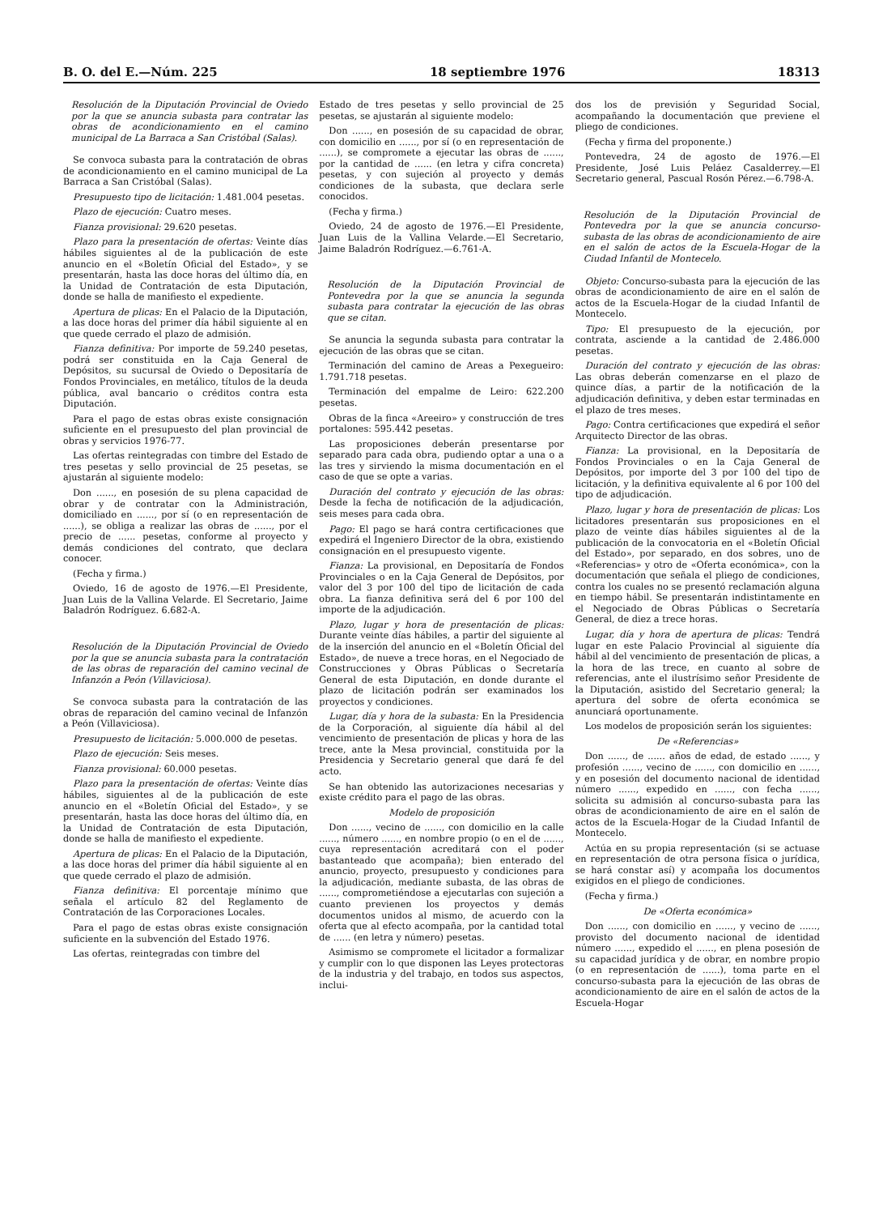B. O. del E.—Núm. 225 18 septiembre 1976 18313
Resolución de la Diputación Provincial de Oviedo por la que se anuncia subasta para contratar las obras de acondicionamiento en el camino municipal de La Barraca a San Cristóbal (Salas).
Se convoca subasta para la contratación de obras de acondicionamiento en el camino municipal de La Barraca a San Cristóbal (Salas).
Presupuesto tipo de licitación: 1.481.004 pesetas.
Plazo de ejecución: Cuatro meses.
Fianza provisional: 29.620 pesetas.
Plazo para la presentación de ofertas: Veinte días hábiles siguientes al de la publicación de este anuncio en el «Boletín Oficial del Estado», y se presentarán, hasta las doce horas del último día, en la Unidad de Contratación de esta Diputación, donde se halla de manifiesto el expediente.
Apertura de plicas: En el Palacio de la Diputación, a las doce horas del primer día hábil siguiente al en que quede cerrado el plazo de admisión.
Fianza definitiva: Por importe de 59.240 pesetas, podrá ser constituida en la Caja General de Depósitos, su sucursal de Oviedo o Depositaría de Fondos Provinciales, en metálico, títulos de la deuda pública, aval bancario o créditos contra esta Diputación.
Para el pago de estas obras existe consignación suficiente en el presupuesto del plan provincial de obras y servicios 1976-77.
Las ofertas reintegradas con timbre del Estado de tres pesetas y sello provincial de 25 pesetas, se ajustarán al siguiente modelo:
Don ......, en posesión de su plena capacidad de obrar y de contratar con la Administración, domiciliado en ......, por sí (o en representación de ......), se obliga a realizar las obras de ......, por el precio de ...... pesetas, conforme al proyecto y demás condiciones del contrato, que declara conocer.
(Fecha y firma.)
Oviedo, 16 de agosto de 1976.—El Presidente, Juan Luis de la Vallina Velarde. El Secretario, Jaime Baladrón Rodríguez. 6.682-A.
Resolución de la Diputación Provincial de Oviedo por la que se anuncia subasta para la contratación de las obras de reparación del camino vecinal de Infanzón a Peón (Villaviciosa).
Se convoca subasta para la contratación de las obras de reparación del camino vecinal de Infanzón a Peón (Villaviciosa).
Presupuesto de licitación: 5.000.000 de pesetas.
Plazo de ejecución: Seis meses.
Fianza provisional: 60.000 pesetas.
Plazo para la presentación de ofertas: Veinte días hábiles, siguientes al de la publicación de este anuncio en el «Boletín Oficial del Estado», y se presentarán, hasta las doce horas del último día, en la Unidad de Contratación de esta Diputación, donde se halla de manifiesto el expediente.
Apertura de plicas: En el Palacio de la Diputación, a las doce horas del primer día hábil siguiente al en que quede cerrado el plazo de admisión.
Fianza definitiva: El porcentaje mínimo que señala el artículo 82 del Reglamento de Contratación de las Corporaciones Locales.
Para el pago de estas obras existe consignación suficiente en la subvención del Estado 1976.
Las ofertas, reintegradas con timbre del
Estado de tres pesetas y sello provincial de 25 pesetas, se ajustarán al siguiente modelo:
Don ......, en posesión de su capacidad de obrar, con domicilio en ......, por sí (o en representación de ......), se compromete a ejecutar las obras de ......, por la cantidad de ...... (en letra y cifra concreta) pesetas, y con sujeción al proyecto y demás condiciones de la subasta, que declara serle conocidos.
(Fecha y firma.)
Oviedo, 24 de agosto de 1976.—El Presidente, Juan Luis de la Vallina Velarde.—El Secretario, Jaime Baladrón Rodríguez.—6.761-A.
Resolución de la Diputación Provincial de Pontevedra por la que se anuncia la segunda subasta para contratar la ejecución de las obras que se citan.
Se anuncia la segunda subasta para contratar la ejecución de las obras que se citan.
Terminación del camino de Areas a Pexegueiro: 1.791.718 pesetas.
Terminación del empalme de Leiro: 622.200 pesetas.
Obras de la finca «Areeiro» y construcción de tres portalones: 595.442 pesetas.
Las proposiciones deberán presentarse por separado para cada obra, pudiendo optar a una o a las tres y sirviendo la misma documentación en el caso de que se opte a varias.
Duración del contrato y ejecución de las obras: Desde la fecha de notificación de la adjudicación, seis meses para cada obra.
Pago: El pago se hará contra certificaciones que expedirá el Ingeniero Director de la obra, existiendo consignación en el presupuesto vigente.
Fianza: La provisional, en Depositaría de Fondos Provinciales o en la Caja General de Depósitos, por valor del 3 por 100 del tipo de licitación de cada obra. La fianza definitiva será del 6 por 100 del importe de la adjudicación.
Plazo, lugar y hora de presentación de plicas: Durante veinte días hábiles, a partir del siguiente al de la inserción del anuncio en el «Boletín Oficial del Estado», de nueve a trece horas, en el Negociado de Construcciones y Obras Públicas o Secretaría General de esta Diputación, en donde durante el plazo de licitación podrán ser examinados los proyectos y condiciones.
Lugar, día y hora de la subasta: En la Presidencia de la Corporación, al siguiente día hábil al del vencimiento de presentación de plicas y hora de las trece, ante la Mesa provincial, constituida por la Presidencia y Secretario general que dará fe del acto.
Se han obtenido las autorizaciones necesarias y existe crédito para el pago de las obras.
Modelo de proposición
Don ......, vecino de ......, con domicilio en la calle ......, número ......, en nombre propio (o en el de ......, cuya representación acreditará con el poder bastanteado que acompaña); bien enterado del anuncio, proyecto, presupuesto y condiciones para la adjudicación, mediante subasta, de las obras de ......, comprometiéndose a ejecutarlas con sujeción a cuanto previenen los proyectos y demás documentos unidos al mismo, de acuerdo con la oferta que al efecto acompaña, por la cantidad total de ...... (en letra y número) pesetas.
Asimismo se compromete el licitador a formalizar y cumplir con lo que disponen las Leyes protectoras de la industria y del trabajo, en todos sus aspectos, inclui-
dos los de previsión y Seguridad Social, acompañando la documentación que previene el pliego de condiciones.
(Fecha y firma del proponente.)
Pontevedra, 24 de agosto de 1976.—El Presidente, José Luis Peláez Casalderrey.—El Secretario general, Pascual Rosón Pérez.—6.798-A.
Resolución de la Diputación Provincial de Pontevedra por la que se anuncia concurso-subasta de las obras de acondicionamiento de aire en el salón de actos de la Escuela-Hogar de la Ciudad Infantil de Montecelo.
Objeto: Concurso-subasta para la ejecución de las obras de acondicionamiento de aire en el salón de actos de la Escuela-Hogar de la ciudad Infantil de Montecelo.
Tipo: El presupuesto de la ejecución, por contrata, asciende a la cantidad de 2.486.000 pesetas.
Duración del contrato y ejecución de las obras: Las obras deberán comenzarse en el plazo de quince días, a partir de la notificación de la adjudicación definitiva, y deben estar terminadas en el plazo de tres meses.
Pago: Contra certificaciones que expedirá el señor Arquitecto Director de las obras.
Fianza: La provisional, en la Depositaría de Fondos Provinciales o en la Caja General de Depósitos, por importe del 3 por 100 del tipo de licitación, y la definitiva equivalente al 6 por 100 del tipo de adjudicación.
Plazo, lugar y hora de presentación de plicas: Los licitadores presentarán sus proposiciones en el plazo de veinte días hábiles siguientes al de la publicación de la convocatoria en el «Boletín Oficial del Estado», por separado, en dos sobres, uno de «Referencias» y otro de «Oferta económica», con la documentación que señala el pliego de condiciones, contra los cuales no se presentó reclamación alguna en tiempo hábil. Se presentarán indistintamente en el Negociado de Obras Públicas o Secretaría General, de diez a trece horas.
Lugar, día y hora de apertura de plicas: Tendrá lugar en este Palacio Provincial al siguiente día hábil al del vencimiento de presentación de plicas, a la hora de las trece, en cuanto al sobre de referencias, ante el ilustrísimo señor Presidente de la Diputación, asistido del Secretario general; la apertura del sobre de oferta económica se anunciará oportunamente.
Los modelos de proposición serán los siguientes:
De «Referencias»
Don ......, de ...... años de edad, de estado ......, y profesión ......, vecino de ......, con domicilio en ......, y en posesión del documento nacional de identidad número ......, expedido en ......, con fecha ......, solicita su admisión al concurso-subasta para las obras de acondicionamiento de aire en el salón de actos de la Escuela-Hogar de la Ciudad Infantil de Montecelo.
Actúa en su propia representación (si se actuase en representación de otra persona física o jurídica, se hará constar así) y acompaña los documentos exigidos en el pliego de condiciones.
(Fecha y firma.)
De «Oferta económica»
Don ......, con domicilio en ......, y vecino de ......, provisto del documento nacional de identidad número ......, expedido el ......, en plena posesión de su capacidad jurídica y de obrar, en nombre propio (o en representación de ......), toma parte en el concurso-subasta para la ejecución de las obras de acondicionamiento de aire en el salón de actos de la Escuela-Hogar